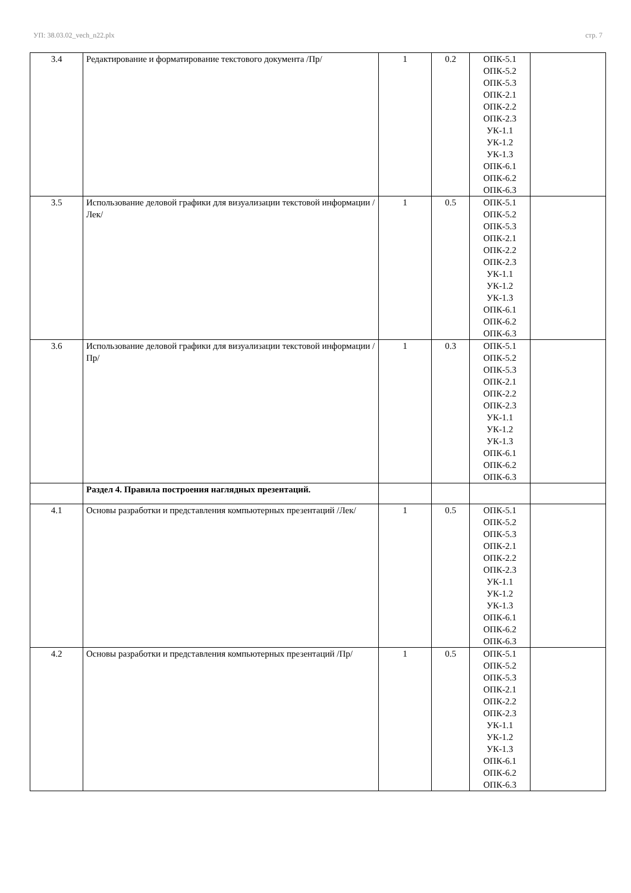УП: 38.03.02_vech_n22.plx стр. 7
| 3.4 | Редактирование и форматирование текстового документа /Пр/ | 1 | 0.2 | ОПК-5.1 ОПК-5.2 ОПК-5.3 ОПК-2.1 ОПК-2.2 ОПК-2.3 УК-1.1 УК-1.2 УК-1.3 ОПК-6.1 ОПК-6.2 ОПК-6.3 | |
| 3.5 | Использование деловой графики для визуализации текстовой информации /Лек/ | 1 | 0.5 | ОПК-5.1 ОПК-5.2 ОПК-5.3 ОПК-2.1 ОПК-2.2 ОПК-2.3 УК-1.1 УК-1.2 УК-1.3 ОПК-6.1 ОПК-6.2 ОПК-6.3 | |
| 3.6 | Использование деловой графики для визуализации текстовой информации /Пр/ | 1 | 0.3 | ОПК-5.1 ОПК-5.2 ОПК-5.3 ОПК-2.1 ОПК-2.2 ОПК-2.3 УК-1.1 УК-1.2 УК-1.3 ОПК-6.1 ОПК-6.2 ОПК-6.3 | |
| | Раздел 4. Правила построения наглядных презентаций. | | | | |
| 4.1 | Основы разработки и представления компьютерных презентаций /Лек/ | 1 | 0.5 | ОПК-5.1 ОПК-5.2 ОПК-5.3 ОПК-2.1 ОПК-2.2 ОПК-2.3 УК-1.1 УК-1.2 УК-1.3 ОПК-6.1 ОПК-6.2 ОПК-6.3 | |
| 4.2 | Основы разработки и представления компьютерных презентаций /Пр/ | 1 | 0.5 | ОПК-5.1 ОПК-5.2 ОПК-5.3 ОПК-2.1 ОПК-2.2 ОПК-2.3 УК-1.1 УК-1.2 УК-1.3 ОПК-6.1 ОПК-6.2 ОПК-6.3 | |